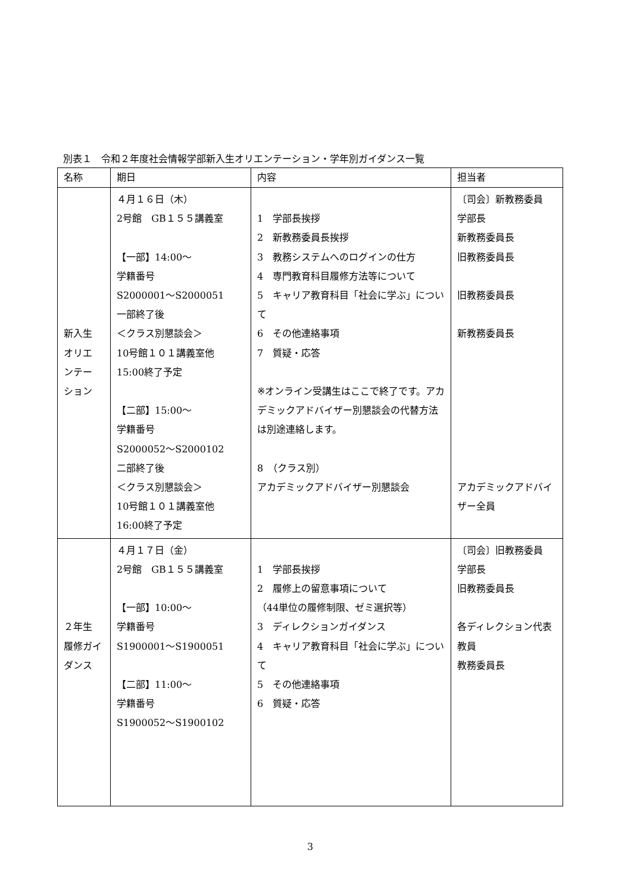別表１　令和２年度社会情報学部新入生オリエンテーション・学年別ガイダンス一覧
| 名称 | 期日 | 内容 | 担当者 |
| --- | --- | --- | --- |
| 新入生 オリエ ンテー ション | ４月１６日（木） 2号館 GB１５５講義室 【一部】14:00～ 学籍番号 S2000001～S2000051 一部終了後 ＜クラス別懇談会＞ 10号館１０１講義室他 15:00終了予定 【二部】15:00～ 学籍番号 S2000052～S2000102 二部終了後 ＜クラス別懇談会＞ 10号館１０１講義室他 16:00終了予定 | 1 学部長挨拶 2 新教務委員長挨拶 3 教務システムへのログインの仕方 4 専門教育科目履修方法等について 5 キャリア教育科目「社会に学ぶ」について 6 その他連絡事項 7 質疑・応答 ※オンライン受講生はここで終了です。アカデミックアドバイザー別懇談会の代替方法は別途連絡します。 8 （クラス別） アカデミックアドバイザー別懇談会 | 〔司会〕新教務委員 学部長 新教務委員長 旧教務委員長 旧教務委員長 新教務委員長 アカデミックアドバイザー全員 |
| ２年生 履修ガイダンス | ４月１７日（金） 2号館 GB１５５講義室 【一部】10:00～ 学籍番号 S1900001～S1900051 【二部】11:00～ 学籍番号 S1900052～S1900102 | 1 学部長挨拶 2 履修上の留意事項について （44単位の履修制限、ゼミ選択等） 3 ディレクションガイダンス 4 キャリア教育科目「社会に学ぶ」について 5 その他連絡事項 6 質疑・応答 | 〔司会〕旧教務委員 学部長 旧教務委員長 各ディレクション代表教員 教務委員長 |
3